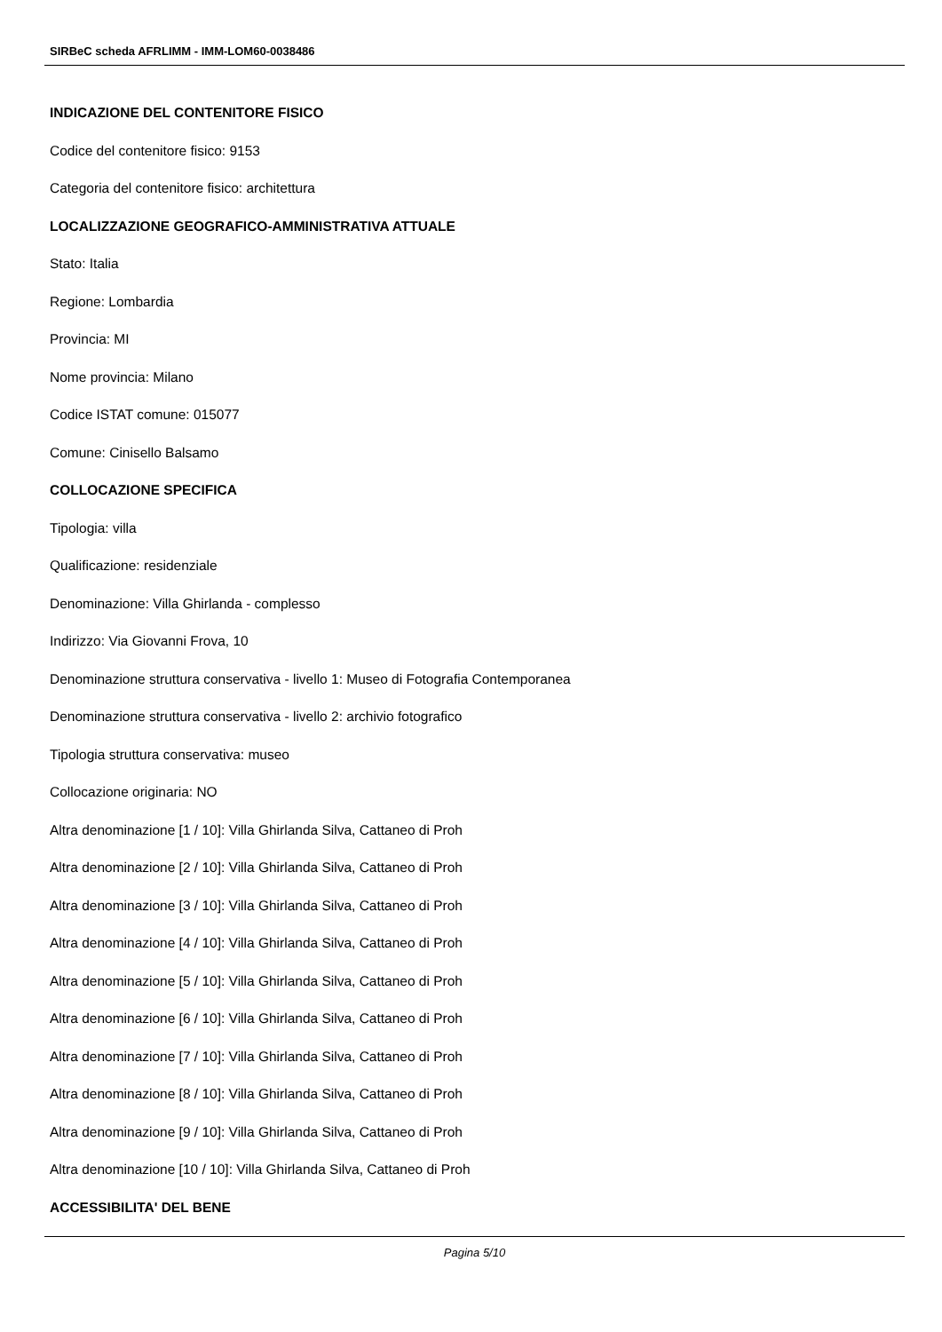SIRBeC scheda AFRLIMM - IMM-LOM60-0038486
INDICAZIONE DEL CONTENITORE FISICO
Codice del contenitore fisico: 9153
Categoria del contenitore fisico: architettura
LOCALIZZAZIONE GEOGRAFICO-AMMINISTRATIVA ATTUALE
Stato: Italia
Regione: Lombardia
Provincia: MI
Nome provincia: Milano
Codice ISTAT comune: 015077
Comune: Cinisello Balsamo
COLLOCAZIONE SPECIFICA
Tipologia: villa
Qualificazione: residenziale
Denominazione: Villa Ghirlanda - complesso
Indirizzo: Via Giovanni Frova, 10
Denominazione struttura conservativa - livello 1: Museo di Fotografia Contemporanea
Denominazione struttura conservativa - livello 2: archivio fotografico
Tipologia struttura conservativa: museo
Collocazione originaria: NO
Altra denominazione [1 / 10]: Villa Ghirlanda Silva, Cattaneo di Proh
Altra denominazione [2 / 10]: Villa Ghirlanda Silva, Cattaneo di Proh
Altra denominazione [3 / 10]: Villa Ghirlanda Silva, Cattaneo di Proh
Altra denominazione [4 / 10]: Villa Ghirlanda Silva, Cattaneo di Proh
Altra denominazione [5 / 10]: Villa Ghirlanda Silva, Cattaneo di Proh
Altra denominazione [6 / 10]: Villa Ghirlanda Silva, Cattaneo di Proh
Altra denominazione [7 / 10]: Villa Ghirlanda Silva, Cattaneo di Proh
Altra denominazione [8 / 10]: Villa Ghirlanda Silva, Cattaneo di Proh
Altra denominazione [9 / 10]: Villa Ghirlanda Silva, Cattaneo di Proh
Altra denominazione [10 / 10]: Villa Ghirlanda Silva, Cattaneo di Proh
ACCESSIBILITA' DEL BENE
Pagina 5/10